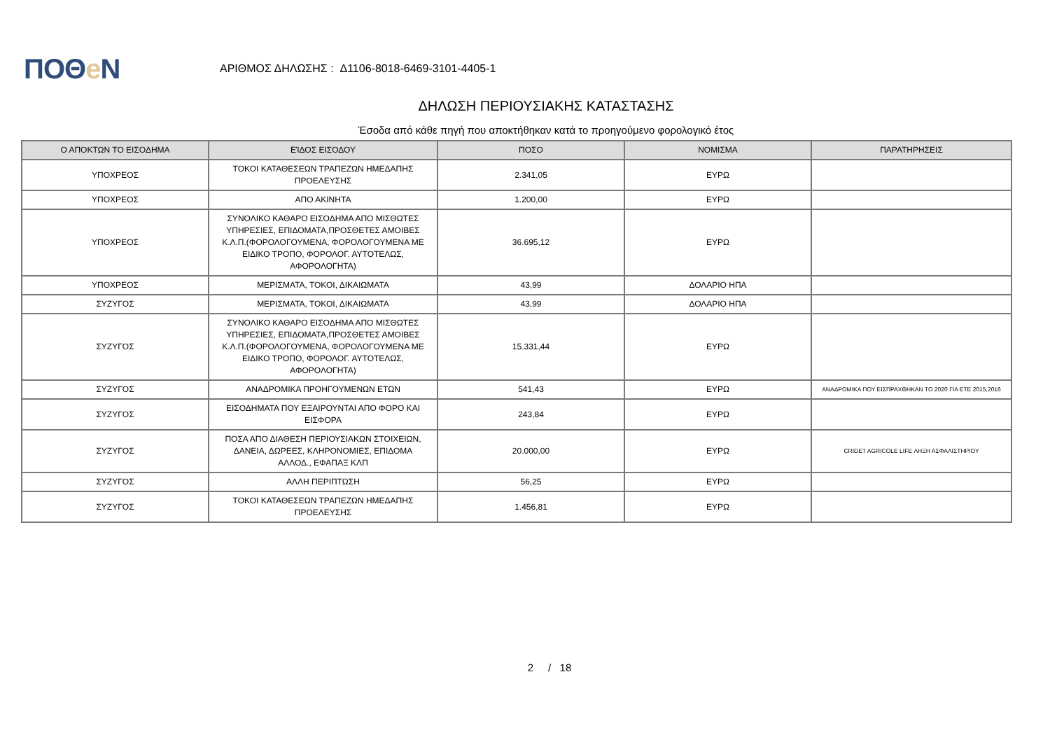ΠΟΘe Ν
ΑΡΙΘΜΟΣ ΔΗΛΩΣΗΣ : Δ1106-8018-6469-3101-4405-1
ΔΗΛΩΣΗ ΠΕΡΙΟΥΣΙΑΚΗΣ ΚΑΤΑΣΤΑΣΗΣ
Έσοδα από κάθε πηγή που αποκτήθηκαν κατά το προηγούμενο φορολογικό έτος
| Ο ΑΠΟΚΤΩΝ ΤΟ ΕΙΣΟΔΗΜΑ | ΕΊΔΟΣ ΕΙΣΟΔΟΥ | ΠΟΣΟ | ΝΟΜΙΣΜΑ | ΠΑΡΑΤΗΡΗΣΕΙΣ |
| --- | --- | --- | --- | --- |
| ΥΠΟΧΡΕΟΣ | ΤΟΚΟΙ ΚΑΤΑΘΕΣΕΩΝ ΤΡΑΠΕΖΩΝ ΗΜΕΔΑΠΗΣ ΠΡΟΕΛΕΥΣΗΣ | 2.341,05 | ΕΥΡΩ | |
| ΥΠΟΧΡΕΟΣ | ΑΠΟ ΑΚΙΝΗΤΑ | 1.200,00 | ΕΥΡΩ | |
| ΥΠΟΧΡΕΟΣ | ΣΥΝΟΛΙΚΟ ΚΑΘΑΡΟ ΕΙΣΟΔΗΜΑ ΑΠΟ ΜΙΣΘΩΤΕΣ ΥΠΗΡΕΣΙΕΣ, ΕΠΙΔΟΜΑΤΑ,ΠΡΟΣΘΕΤΕΣ ΑΜΟΙΒΕΣ Κ.Λ.Π.(ΦΟΡΟΛΟΓΟΥΜΕΝΑ, ΦΟΡΟΛΟΓΟΥΜΕΝΑ ΜΕ ΕΙΔΙΚΟ ΤΡΟΠΟ, ΦΟΡΟΛΟΓ. ΑΥΤΟΤΕΛΩΣ, ΑΦΟΡΟΛΟΓΗΤΑ) | 36.695,12 | ΕΥΡΩ | |
| ΥΠΟΧΡΕΟΣ | ΜΕΡΙΣΜΑΤΑ, ΤΟΚΟΙ, ΔΙΚΑΙΩΜΑΤΑ | 43,99 | ΔΟΛΑΡΙΟ ΗΠΑ | |
| ΣΥΖΥΓΟΣ | ΜΕΡΙΣΜΑΤΑ, ΤΟΚΟΙ, ΔΙΚΑΙΩΜΑΤΑ | 43,99 | ΔΟΛΑΡΙΟ ΗΠΑ | |
| ΣΥΖΥΓΟΣ | ΣΥΝΟΛΙΚΟ ΚΑΘΑΡΟ ΕΙΣΟΔΗΜΑ ΑΠΟ ΜΙΣΘΩΤΕΣ ΥΠΗΡΕΣΙΕΣ, ΕΠΙΔΟΜΑΤΑ,ΠΡΟΣΘΕΤΕΣ ΑΜΟΙΒΕΣ Κ.Λ.Π.(ΦΟΡΟΛΟΓΟΥΜΕΝΑ, ΦΟΡΟΛΟΓΟΥΜΕΝΑ ΜΕ ΕΙΔΙΚΟ ΤΡΟΠΟ, ΦΟΡΟΛΟΓ. ΑΥΤΟΤΕΛΩΣ, ΑΦΟΡΟΛΟΓΗΤΑ) | 15.331,44 | ΕΥΡΩ | |
| ΣΥΖΥΓΟΣ | ΑΝΑΔΡΟΜΙΚΑ ΠΡΟΗΓΟΥΜΕΝΩΝ ΕΤΩΝ | 541,43 | ΕΥΡΩ | ΑΝΑΔΡΟΜΙΚΑ ΠΟΥ ΕΙΣΠΡΑΧΘΗΚΑΝ ΤΟ 2020 ΓΙΑ ΕΤΕ 2015,2016 |
| ΣΥΖΥΓΟΣ | ΕΙΣΟΔΗΜΑΤΑ ΠΟΥ ΕΞΑΙΡΟΥΝΤΑΙ ΑΠΟ ΦΟΡΟ ΚΑΙ ΕΙΣΦΟΡΑ | 243,84 | ΕΥΡΩ | |
| ΣΥΖΥΓΟΣ | ΠΟΣΑ ΑΠΟ ΔΙΑΘΕΣΗ ΠΕΡΙΟΥΣΙΑΚΩΝ ΣΤΟΙΧΕΙΩΝ, ΔΑΝΕΙΑ, ΔΩΡΕΕΣ, ΚΛΗΡΟΝΟΜΙΕΣ, ΕΠΙΔΟΜΑ ΑΛΛΟΔ., ΕΦΑΠΑΞ ΚΛΠ | 20.000,00 | ΕΥΡΩ | CRIDET AGRICOLE LIFE ΛΗΞΗ ΑΣΦΑΛΙΣΤΗΡΙΟΥ |
| ΣΥΖΥΓΟΣ | ΑΛΛΗ ΠΕΡΙΠΤΩΣΗ | 56,25 | ΕΥΡΩ | |
| ΣΥΖΥΓΟΣ | ΤΟΚΟΙ ΚΑΤΑΘΕΣΕΩΝ ΤΡΑΠΕΖΩΝ ΗΜΕΔΑΠΗΣ ΠΡΟΕΛΕΥΣΗΣ | 1.456,81 | ΕΥΡΩ | |
2 / 18